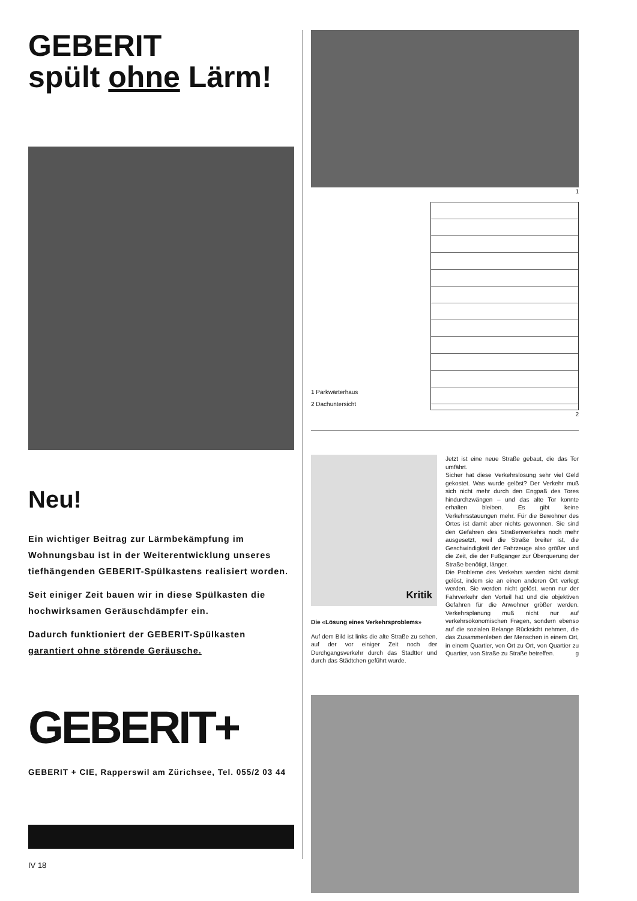GEBERIT
spült ohne Lärm!
Neu!
Ein wichtiger Beitrag zur Lärmbekämpfung im Wohnungsbau ist in der Weiterentwicklung unseres tiefhängenden GEBERIT-Spülkastens realisiert worden.
Seit einiger Zeit bauen wir in diese Spülkasten die hochwirksamen Geräuschdämpfer ein.
Dadurch funktioniert der GEBERIT-Spülkasten garantiert ohne störende Geräusche.
GEBERIT+
GEBERIT + CIE, Rapperswil am Zürichsee, Tel. 055/2 03 44
IV 18
1
1 Parkwärterhaus
2 Dachuntersicht
2
Kritik
Die «Lösung eines Verkehrsproblems»
Auf dem Bild ist links die alte Straße zu sehen, auf der vor einiger Zeit noch der Durchgangsverkehr durch das Stadttor und durch das Städtchen geführt wurde.
Jetzt ist eine neue Straße gebaut, die das Tor umfährt.
Sicher hat diese Verkehrslösung sehr viel Geld gekostet. Was wurde gelöst? Der Verkehr muß sich nicht mehr durch den Engpaß des Tores hindurchzwängen – und das alte Tor konnte erhalten bleiben. Es gibt keine Verkehrsstauungen mehr. Für die Bewohner des Ortes ist damit aber nichts gewonnen. Sie sind den Gefahren des Straßenverkehrs noch mehr ausgesetzt, weil die Straße breiter ist, die Geschwindigkeit der Fahrzeuge also größer und die Zeit, die der Fußgänger zur Überquerung der Straße benötigt, länger.
Die Probleme des Verkehrs werden nicht damit gelöst, indem sie an einen anderen Ort verlegt werden. Sie werden nicht gelöst, wenn nur der Fahrverkehr den Vorteil hat und die objektiven Gefahren für die Anwohner größer werden. Verkehrsplanung muß nicht nur auf verkehrsökonomischen Fragen, sondern ebenso auf die sozialen Belange Rücksicht nehmen, die das Zusammenleben der Menschen in einem Ort, in einem Quartier, von Ort zu Ort, von Quartier zu Quartier, von Straße zu Straße betreffen. g